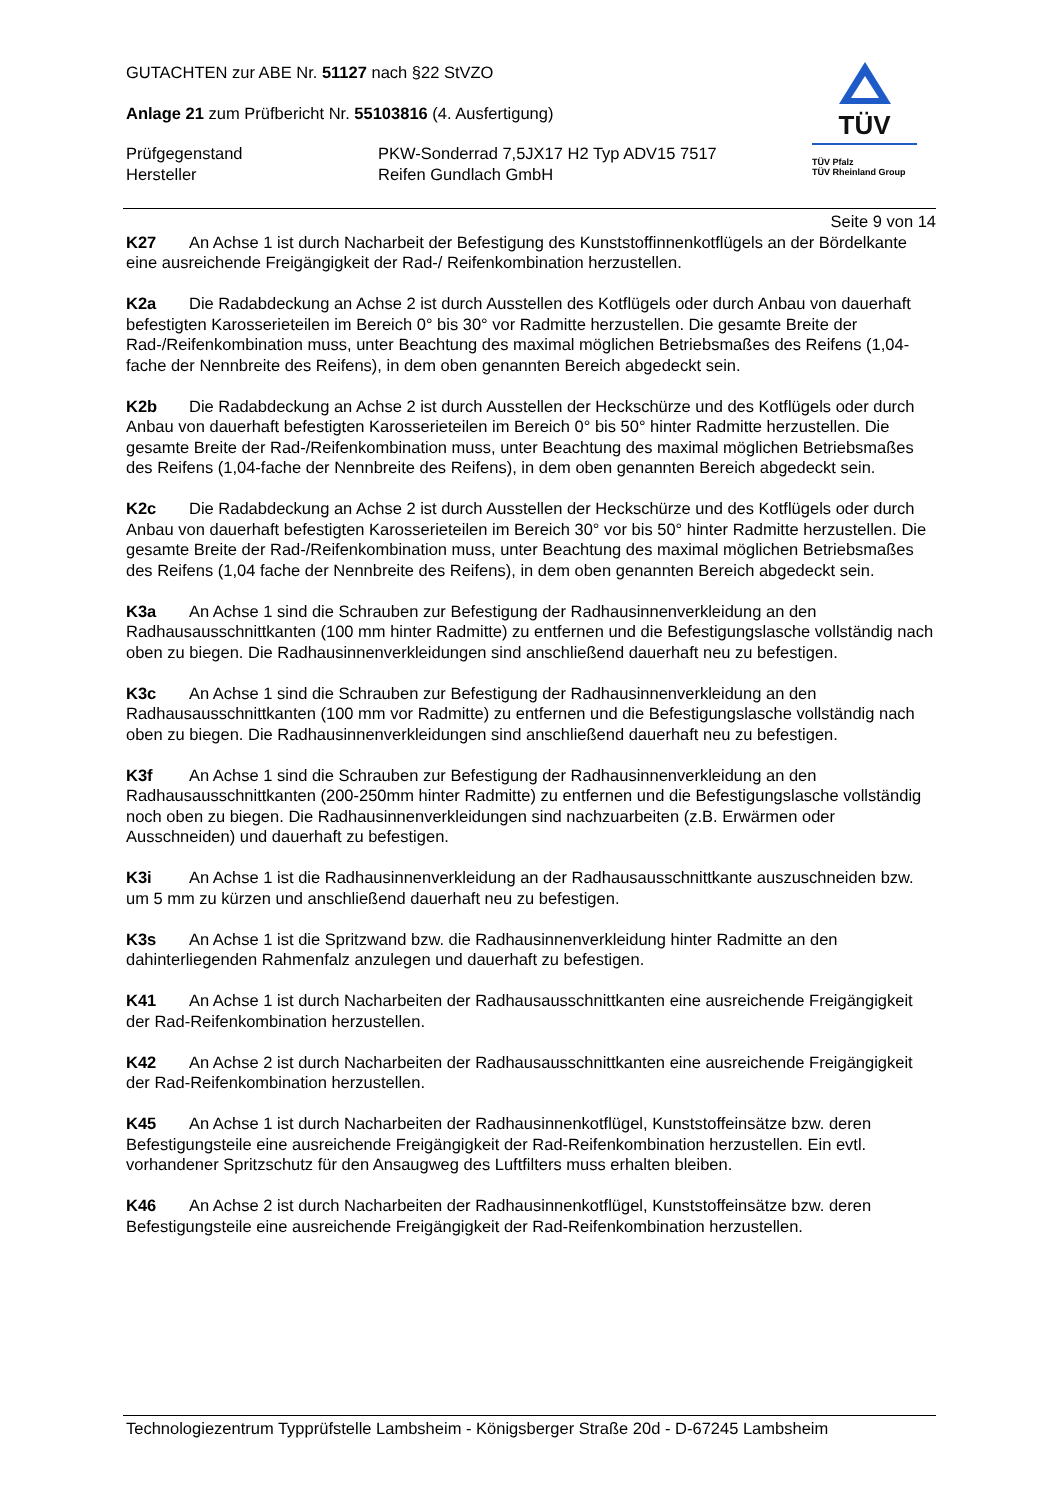GUTACHTEN zur ABE Nr. 51127 nach §22 StVZO
Anlage 21 zum Prüfbericht Nr. 55103816 (4. Ausfertigung)
Prüfgegenstand PKW-Sonderrad 7,5JX17 H2 Typ ADV15 7517
Hersteller Reifen Gundlach GmbH
TÜV
TÜV Pfalz
TÜV Rheinland Group
Seite 9 von 14
K27 An Achse 1 ist durch Nacharbeit der Befestigung des Kunststoffinnenkotflügels an der Bördelkante eine ausreichende Freigängigkeit der Rad-/ Reifenkombination herzustellen.
K2a Die Radabdeckung an Achse 2 ist durch Ausstellen des Kotflügels oder durch Anbau von dauerhaft befestigten Karosserieteilen im Bereich 0° bis 30° vor Radmitte herzustellen. Die gesamte Breite der Rad-/Reifenkombination muss, unter Beachtung des maximal möglichen Betriebsmaßes des Reifens (1,04-fache der Nennbreite des Reifens), in dem oben genannten Bereich abgedeckt sein.
K2b Die Radabdeckung an Achse 2 ist durch Ausstellen der Heckschürze und des Kotflügels oder durch Anbau von dauerhaft befestigten Karosserieteilen im Bereich 0° bis 50° hinter Radmitte herzustellen. Die gesamte Breite der Rad-/Reifenkombination muss, unter Beachtung des maximal möglichen Betriebsmaßes des Reifens (1,04-fache der Nennbreite des Reifens), in dem oben genannten Bereich abgedeckt sein.
K2c Die Radabdeckung an Achse 2 ist durch Ausstellen der Heckschürze und des Kotflügels oder durch Anbau von dauerhaft befestigten Karosserieteilen im Bereich 30° vor bis 50° hinter Radmitte herzustellen. Die gesamte Breite der Rad-/Reifenkombination muss, unter Beachtung des maximal möglichen Betriebsmaßes des Reifens (1,04 fache der Nennbreite des Reifens), in dem oben genannten Bereich abgedeckt sein.
K3a An Achse 1 sind die Schrauben zur Befestigung der Radhausinnenverkleidung an den Radhausausschnittkanten (100 mm hinter Radmitte) zu entfernen und die Befestigungslasche vollständig nach oben zu biegen. Die Radhausinnenverkleidungen sind anschließend dauerhaft neu zu befestigen.
K3c An Achse 1 sind die Schrauben zur Befestigung der Radhausinnenverkleidung an den Radhausausschnittkanten (100 mm vor Radmitte) zu entfernen und die Befestigungslasche vollständig nach oben zu biegen. Die Radhausinnenverkleidungen sind anschließend dauerhaft neu zu befestigen.
K3f An Achse 1 sind die Schrauben zur Befestigung der Radhausinnenverkleidung an den Radhausausschnittkanten (200-250mm hinter Radmitte) zu entfernen und die Befestigungslasche vollständig noch oben zu biegen. Die Radhausinnenverkleidungen sind nachzuarbeiten (z.B. Erwärmen oder Ausschneiden) und dauerhaft zu befestigen.
K3i An Achse 1 ist die Radhausinnenverkleidung an der Radhausausschnittkante auszuschneiden bzw. um 5 mm zu kürzen und anschließend dauerhaft neu zu befestigen.
K3s An Achse 1 ist die Spritzwand bzw. die Radhausinnenverkleidung hinter Radmitte an den dahinterliegenden Rahmenfalz anzulegen und dauerhaft zu befestigen.
K41 An Achse 1 ist durch Nacharbeiten der Radhausausschnittkanten eine ausreichende Freigängigkeit der Rad-Reifenkombination herzustellen.
K42 An Achse 2 ist durch Nacharbeiten der Radhausausschnittkanten eine ausreichende Freigängigkeit der Rad-Reifenkombination herzustellen.
K45 An Achse 1 ist durch Nacharbeiten der Radhausinnenkotflügel, Kunststoffeinsätze bzw. deren Befestigungsteile eine ausreichende Freigängigkeit der Rad-Reifenkombination herzustellen. Ein evtl. vorhandener Spritzschutz für den Ansaugweg des Luftfilters muss erhalten bleiben.
K46 An Achse 2 ist durch Nacharbeiten der Radhausinnenkotflügel, Kunststoffeinsätze bzw. deren Befestigungsteile eine ausreichende Freigängigkeit der Rad-Reifenkombination herzustellen.
Technologiezentrum Typprüfstelle Lambsheim - Königsberger Straße 20d - D-67245 Lambsheim